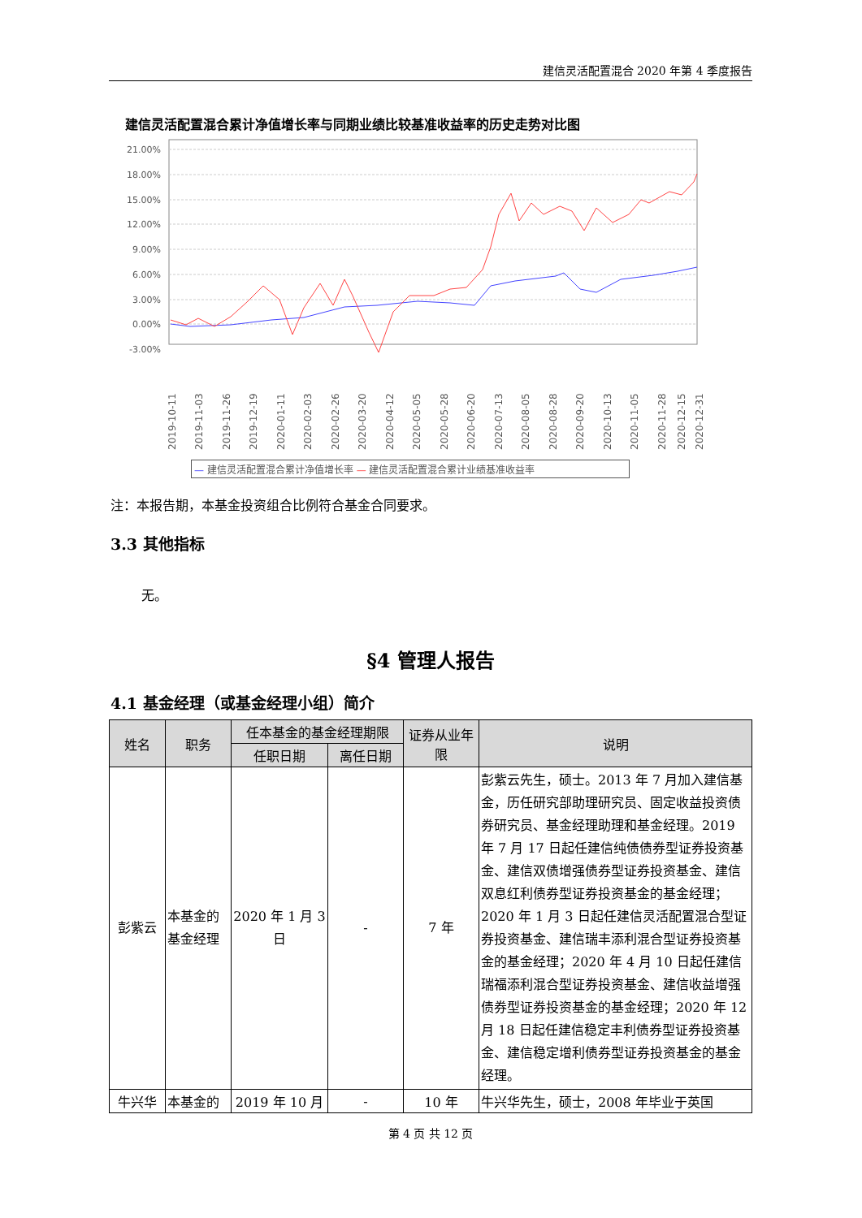建信灵活配置混合 2020 年第 4 季度报告
建信灵活配置混合累计净值增长率与同期业绩比较基准收益率的历史走势对比图
21.00%
18.00%
15.00%
12.00%
9.00%
6.00%
3.00%
0.00%
-3.00%
2019-10-11
2019-11-03
2019-11-26
2019-12-19
2020-01-11
2020-02-03
2020-02-26
2020-03-20
2020-04-12
2020-05-05
2020-05-28
2020-06-20
2020-07-13
2020-08-05
2020-08-28
2020-09-20
2020-10-13
2020-11-05
2020-11-28
2020-12-15
2020-12-31
— 建信灵活配置混合累计净值增长率 — 建信灵活配置混合累计业绩基准收益率
注：本报告期，本基金投资组合比例符合基金合同要求。
3.3 其他指标
无。
§4 管理人报告
4.1 基金经理（或基金经理小组）简介
| 姓名 | 职务 | 任本基金的基金经理期限 | | 证券从业年限 | 说明 |
| --- | --- | --- | --- | --- | --- |
| | | 任职日期 | 离任日期 | | |
| 彭紫云 | 本基金的基金经理 | 2020 年 1 月 3 日 | - | 7 年 | 彭紫云先生，硕士。2013 年 7 月加入建信基金，历任研究部助理研究员、固定收益投资债券研究员、基金经理助理和基金经理。2019 年 7 月 17 日起任建信纯债债券型证券投资基金、建信双债增强债券型证券投资基金、建信双息红利债券型证券投资基金的基金经理；2020 年 1 月 3 日起任建信灵活配置混合型证券投资基金、建信瑞丰添利混合型证券投资基金的基金经理；2020 年 4 月 10 日起任建信瑞福添利混合型证券投资基金、建信收益增强债券型证券投资基金的基金经理；2020 年 12 月 18 日起任建信稳定丰利债券型证券投资基金、建信稳定增利债券型证券投资基金的基金经理。 |
| 牛兴华 | 本基金的 | 2019 年 10 月 | - | 10 年 | 牛兴华先生，硕士，2008 年毕业于英国 |
第 4 页 共 12 页